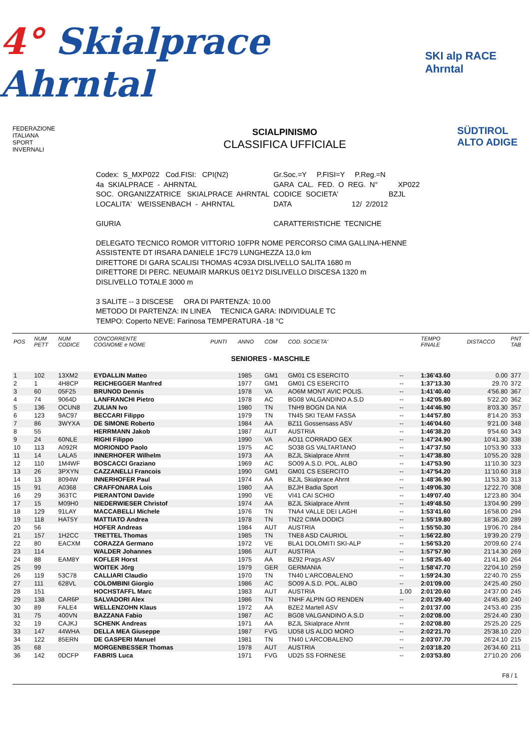4° Skialprace Ahrntal
SKI alp RACE Ahrntal
FEDERAZIONE
ITALIANA
SPORT
INVERNALI
SCIALPINISMO
CLASSIFICA UFFICIALE
SÜDTIROL
ALTO ADIGE
| Codex: S_MXP022 Cod.FISI: CPI(N2) | Gr.Soc.=Y P.FISI=Y P.Reg.=N |
| 4a SKIALPRACE - AHRNTAL | GARA CAL. FED. O REG. N° XP022 |
| SOC. ORGANIZZATRICE SKIALPRACE AHRNTAL | CODICE SOCIETA' BZJL |
| LOCALITA' WEISSENBACH - AHRNTAL | DATA 12/ 2/2012 |
| GIURIA | CARATTERISTICHE TECNICHE |
DELEGATO TECNICO ROMOR VITTORIO 10FPR NOME PERCORSO CIMA GALLINA-HENNE
ASSISTENTE DT IRSARA DANIELE 1FC79 LUNGHEZZA 13,0 km
DIRETTORE DI GARA SCALISI THOMAS 4C93A DISLIVELLO SALITA 1680 m
DIRETTORE DI PERC. NEUMAIR MARKUS 0E1Y2 DISLIVELLO DISCESA 1320 m
DISLIVELLO TOTALE 3000 m
3 SALITE -- 3 DISCESE ORA DI PARTENZA: 10.00
METODO DI PARTENZA: IN LINEA TECNICA GARA: INDIVIDUALE TC
TEMPO: Coperto NEVE: Farinosa TEMPERATURA -18 °C
| POS | NUM PETT | NUM CODICE | CONCORRENTE COGNOME e NOME | PUNTI | ANNO | COM | COD. SOCIETA' | | TEMPO FINALE | DISTACCO | PNT TAB |
| --- | --- | --- | --- | --- | --- | --- | --- | --- | --- | --- | --- |
| SENIORES - MASCHILE | | | | | | | | | | | |
| 1 | 102 | 13XM2 | EYDALLIN Matteo | | 1985 | GM1 | GM01 CS ESERCITO | -- | 1:36'43.60 | 0.00 | 377 |
| 2 | 1 | 4H8CP | REICHEGGER Manfred | | 1977 | GM1 | GM01 CS ESERCITO | -- | 1:37'13.30 | 29.70 | 372 |
| 3 | 60 | 05F25 | BRUNOD Dennis | | 1978 | VA | AO6M MONT AVIC POLIS. | -- | 1:41'40.40 | 4'56.80 | 367 |
| 4 | 74 | 9064D | LANFRANCHI Pietro | | 1978 | AC | BG08 VALGANDINO A.S.D | -- | 1:42'05.80 | 5'22.20 | 362 |
| 5 | 136 | OCUN8 | ZULIAN Ivo | | 1980 | TN | TNH9 BOGN DA NIA | -- | 1:44'46.90 | 8'03.30 | 357 |
| 6 | 123 | 9AC97 | BECCARI Filippo | | 1979 | TN | TN45 SKI TEAM FASSA | -- | 1:44'57.80 | 8'14.20 | 353 |
| 7 | 86 | 3WYXA | DE SIMONE Roberto | | 1984 | AA | BZ11 Gossensass ASV | -- | 1:46'04.60 | 9'21.00 | 348 |
| 8 | 55 | | HERRMANN Jakob | | 1987 | AUT | AUSTRIA | -- | 1:46'38.20 | 9'54.60 | 343 |
| 9 | 24 | 60NLE | RIGHI Filippo | | 1990 | VA | AO11 CORRADO GEX | -- | 1:47'24.90 | 10'41.30 | 338 |
| 10 | 113 | A092R | MORIONDO Paolo | | 1975 | AC | SO38 GS VALTARTANO | -- | 1:47'37.50 | 10'53.90 | 333 |
| 11 | 14 | LALA5 | INNERHOFER Wilhelm | | 1973 | AA | BZJL Skialprace Ahrnt | -- | 1:47'38.80 | 10'55.20 | 328 |
| 12 | 110 | 1M4WF | BOSCACCI Graziano | | 1969 | AC | SO09 A.S.D. POL. ALBO | -- | 1:47'53.90 | 11'10.30 | 323 |
| 13 | 26 | 3PXYN | CAZZANELLI Francois | | 1990 | GM1 | GM01 CS ESERCITO | -- | 1:47'54.20 | 11'10.60 | 318 |
| 14 | 13 | 8094W | INNERHOFER Paul | | 1974 | AA | BZJL Skialprace Ahrnt | -- | 1:48'36.90 | 11'53.30 | 313 |
| 15 | 91 | A0368 | CRAFFONARA Lois | | 1980 | AA | BZJH Badia Sport | -- | 1:49'06.30 | 12'22.70 | 308 |
| 16 | 29 | 363TC | PIERANTONI Davide | | 1990 | VE | VI41 CAI SCHIO | -- | 1:49'07.40 | 12'23.80 | 304 |
| 17 | 15 | M09H0 | NIEDERWIESER Christof | | 1974 | AA | BZJL Skialprace Ahrnt | -- | 1:49'48.50 | 13'04.90 | 299 |
| 18 | 129 | 91LAY | MACCABELLI Michele | | 1976 | TN | TNA4 VALLE DEI LAGHI | -- | 1:53'41.60 | 16'58.00 | 294 |
| 19 | 118 | HAT5Y | MATTIATO Andrea | | 1978 | TN | TN22 CIMA DODICI | -- | 1:55'19.80 | 18'36.20 | 289 |
| 20 | 56 | | HOFER Andreas | | 1984 | AUT | AUSTRIA | -- | 1:55'50.30 | 19'06.70 | 284 |
| 21 | 157 | 1H2CC | TRETTEL Thomas | | 1985 | TN | TNE8 ASD CAURIOL | -- | 1:56'22.80 | 19'39.20 | 279 |
| 22 | 80 | EACXM | CORAZZA Germano | | 1972 | VE | BLA1 DOLOMITI SKI-ALP | -- | 1:56'53.20 | 20'09.60 | 274 |
| 23 | 114 | | WALDER Johannes | | 1986 | AUT | AUSTRIA | -- | 1:57'57.90 | 21'14.30 | 269 |
| 24 | 88 | EAM8Y | KOFLER Horst | | 1975 | AA | BZ92 Prags ASV | -- | 1:58'25.40 | 21'41.80 | 264 |
| 25 | 99 | | WOITEK Jörg | | 1979 | GER | GERMANIA | -- | 1:58'47.70 | 22'04.10 | 259 |
| 26 | 119 | 53C78 | CALLIARI Claudio | | 1970 | TN | TN40 L'ARCOBALENO | -- | 1:59'24.30 | 22'40.70 | 255 |
| 27 | 111 | 628VL | COLOMBINI Giorgio | | 1986 | AC | SO09 A.S.D. POL. ALBO | -- | 2:01'09.00 | 24'25.40 | 250 |
| 28 | 151 | | HOCHSTAFFL Marc | | 1983 | AUT | AUSTRIA | 1.00 | 2:01'20.60 | 24'37.00 | 245 |
| 29 | 138 | CAR6P | SALVADORI Alex | | 1986 | TN | TNHF ALPIN GO RENDEN | -- | 2:01'29.40 | 24'45.80 | 240 |
| 30 | 89 | FALE4 | WELLENZOHN Klaus | | 1972 | AA | BZE2 Martell ASV | -- | 2:01'37.00 | 24'53.40 | 235 |
| 31 | 75 | 400VN | BAZZANA Fabio | | 1987 | AC | BG08 VALGANDINO A.S.D | -- | 2:02'08.00 | 25'24.40 | 230 |
| 32 | 19 | CAJKJ | SCHENK Andreas | | 1971 | AA | BZJL Skialprace Ahrnt | -- | 2:02'08.80 | 25'25.20 | 225 |
| 33 | 147 | 44WHA | DELLA MEA Giuseppe | | 1987 | FVG | UD58 US ALDO MORO | -- | 2:02'21.70 | 25'38.10 | 220 |
| 34 | 122 | 85ERN | DE GASPERI Manuel | | 1981 | TN | TN40 L'ARCOBALENO | -- | 2:03'07.70 | 26'24.10 | 215 |
| 35 | 68 | | MORGENBESSER Thomas | | 1978 | AUT | AUSTRIA | -- | 2:03'18.20 | 26'34.60 | 211 |
| 36 | 142 | 0DCFP | FABRIS Luca | | 1971 | FVG | UD25 SS FORNESE | -- | 2:03'53.80 | 27'10.20 | 206 |
F8 / 1